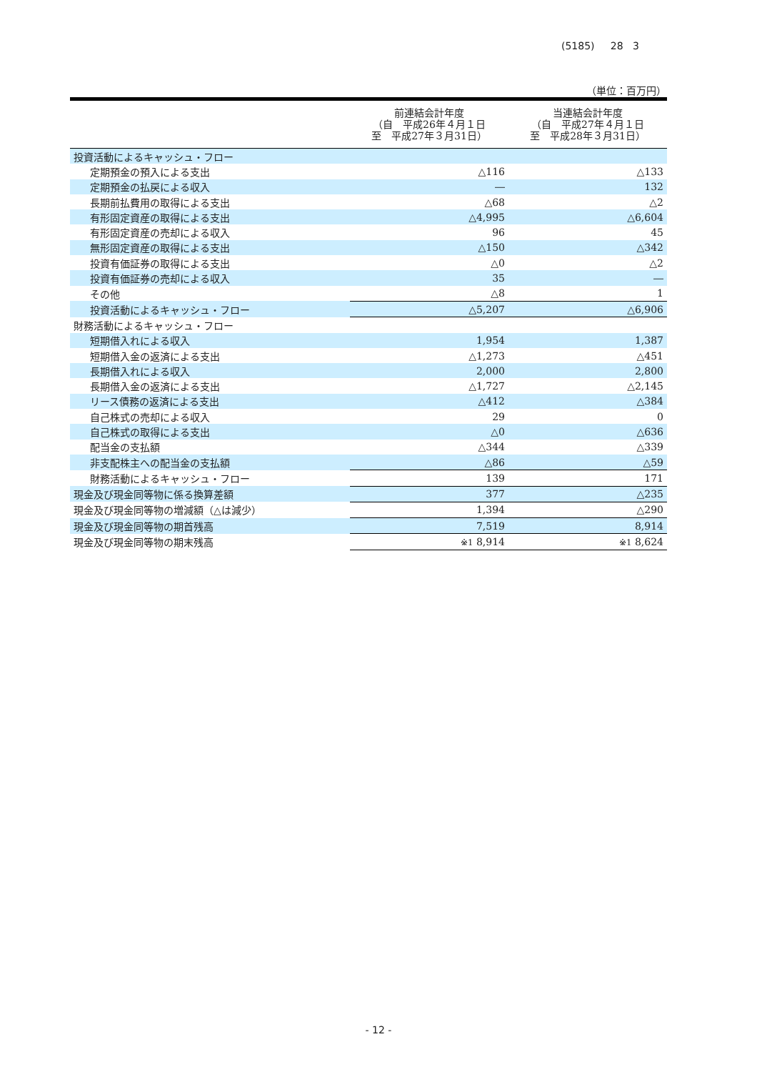(5185) 28 3
（単位：百万円）
| | 前連結会計年度 （自 平成26年４月１日 至 平成27年３月31日） | 当連結会計年度 （自 平成27年４月１日 至 平成28年３月31日） |
| --- | --- | --- |
| 投資活動によるキャッシュ・フロー | | |
| 定期預金の預入による支出 | △116 | △133 |
| 定期預金の払戻による収入 | ― | 132 |
| 長期前払費用の取得による支出 | △68 | △2 |
| 有形固定資産の取得による支出 | △4,995 | △6,604 |
| 有形固定資産の売却による収入 | 96 | 45 |
| 無形固定資産の取得による支出 | △150 | △342 |
| 投資有価証券の取得による支出 | △0 | △2 |
| 投資有価証券の売却による収入 | 35 | ― |
| その他 | △8 | 1 |
| 投資活動によるキャッシュ・フロー | △5,207 | △6,906 |
| 財務活動によるキャッシュ・フロー | | |
| 短期借入れによる収入 | 1,954 | 1,387 |
| 短期借入金の返済による支出 | △1,273 | △451 |
| 長期借入れによる収入 | 2,000 | 2,800 |
| 長期借入金の返済による支出 | △1,727 | △2,145 |
| リース債務の返済による支出 | △412 | △384 |
| 自己株式の売却による収入 | 29 | 0 |
| 自己株式の取得による支出 | △0 | △636 |
| 配当金の支払額 | △344 | △339 |
| 非支配株主への配当金の支払額 | △86 | △59 |
| 財務活動によるキャッシュ・フロー | 139 | 171 |
| 現金及び現金同等物に係る換算差額 | 377 | △235 |
| 現金及び現金同等物の増減額（△は減少） | 1,394 | △290 |
| 現金及び現金同等物の期首残高 | 7,519 | 8,914 |
| 現金及び現金同等物の期末残高 | ※1 8,914 | ※1 8,624 |
- 12 -